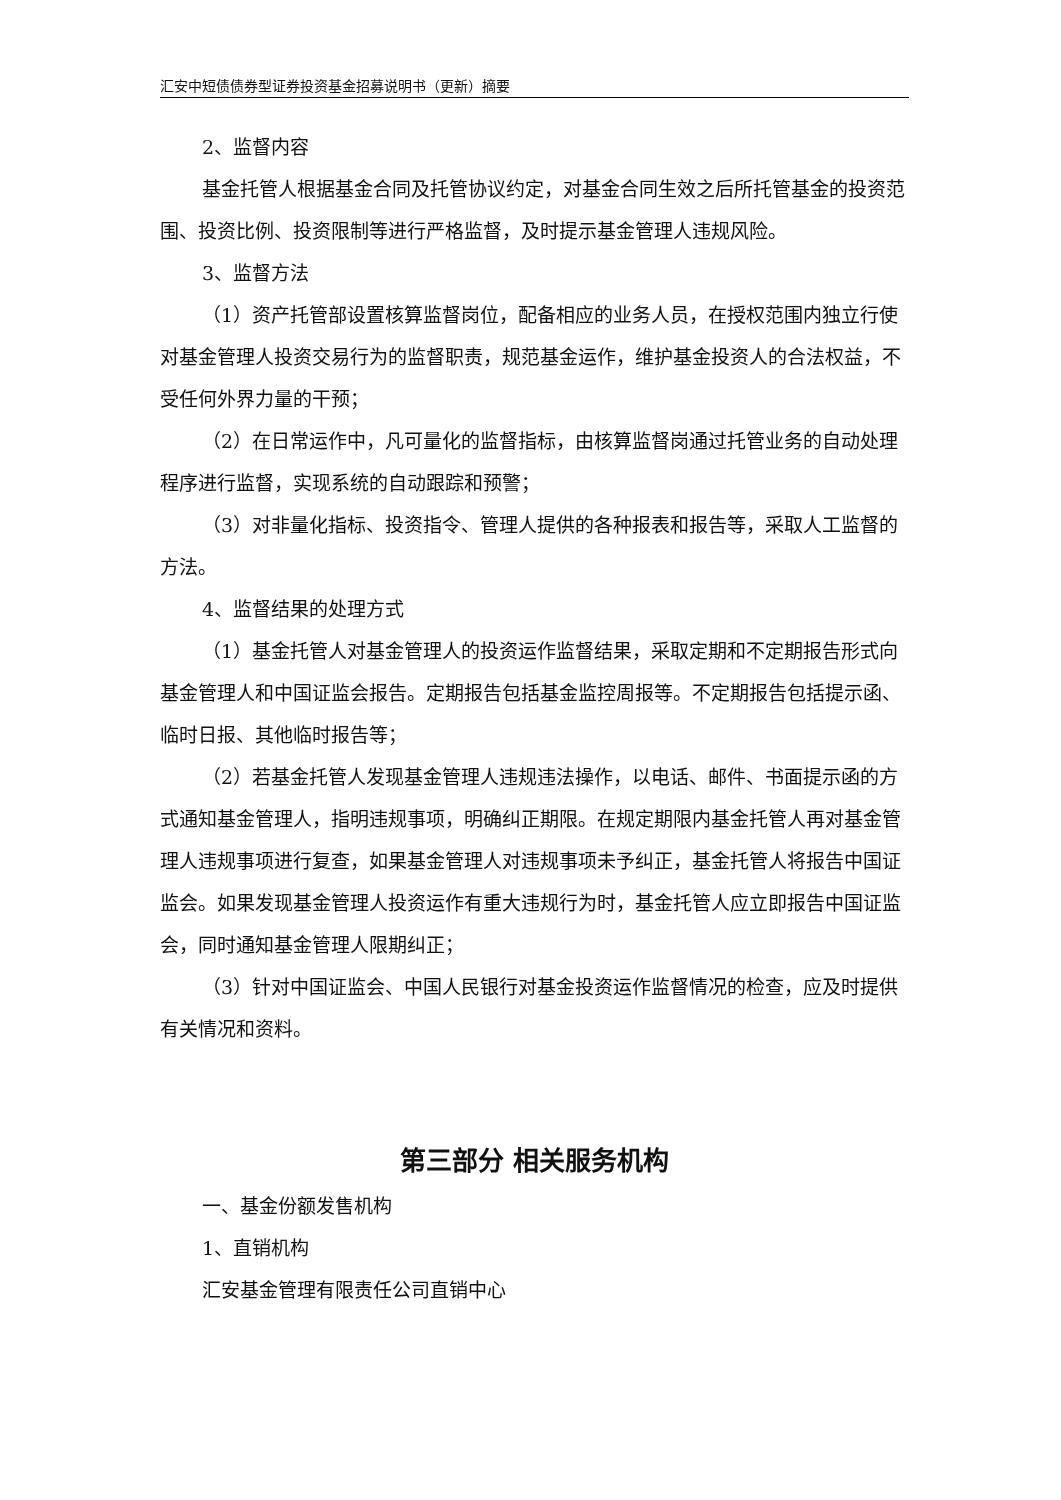汇安中短债债券型证券投资基金招募说明书（更新）摘要
2、监督内容
基金托管人根据基金合同及托管协议约定，对基金合同生效之后所托管基金的投资范围、投资比例、投资限制等进行严格监督，及时提示基金管理人违规风险。
3、监督方法
（1）资产托管部设置核算监督岗位，配备相应的业务人员，在授权范围内独立行使对基金管理人投资交易行为的监督职责，规范基金运作，维护基金投资人的合法权益，不受任何外界力量的干预；
（2）在日常运作中，凡可量化的监督指标，由核算监督岗通过托管业务的自动处理程序进行监督，实现系统的自动跟踪和预警；
（3）对非量化指标、投资指令、管理人提供的各种报表和报告等，采取人工监督的方法。
4、监督结果的处理方式
（1）基金托管人对基金管理人的投资运作监督结果，采取定期和不定期报告形式向基金管理人和中国证监会报告。定期报告包括基金监控周报等。不定期报告包括提示函、临时日报、其他临时报告等；
（2）若基金托管人发现基金管理人违规违法操作，以电话、邮件、书面提示函的方式通知基金管理人，指明违规事项，明确纠正期限。在规定期限内基金托管人再对基金管理人违规事项进行复查，如果基金管理人对违规事项未予纠正，基金托管人将报告中国证监会。如果发现基金管理人投资运作有重大违规行为时，基金托管人应立即报告中国证监会，同时通知基金管理人限期纠正；
（3）针对中国证监会、中国人民银行对基金投资运作监督情况的检查，应及时提供有关情况和资料。
第三部分 相关服务机构
一、基金份额发售机构
1、直销机构
汇安基金管理有限责任公司直销中心